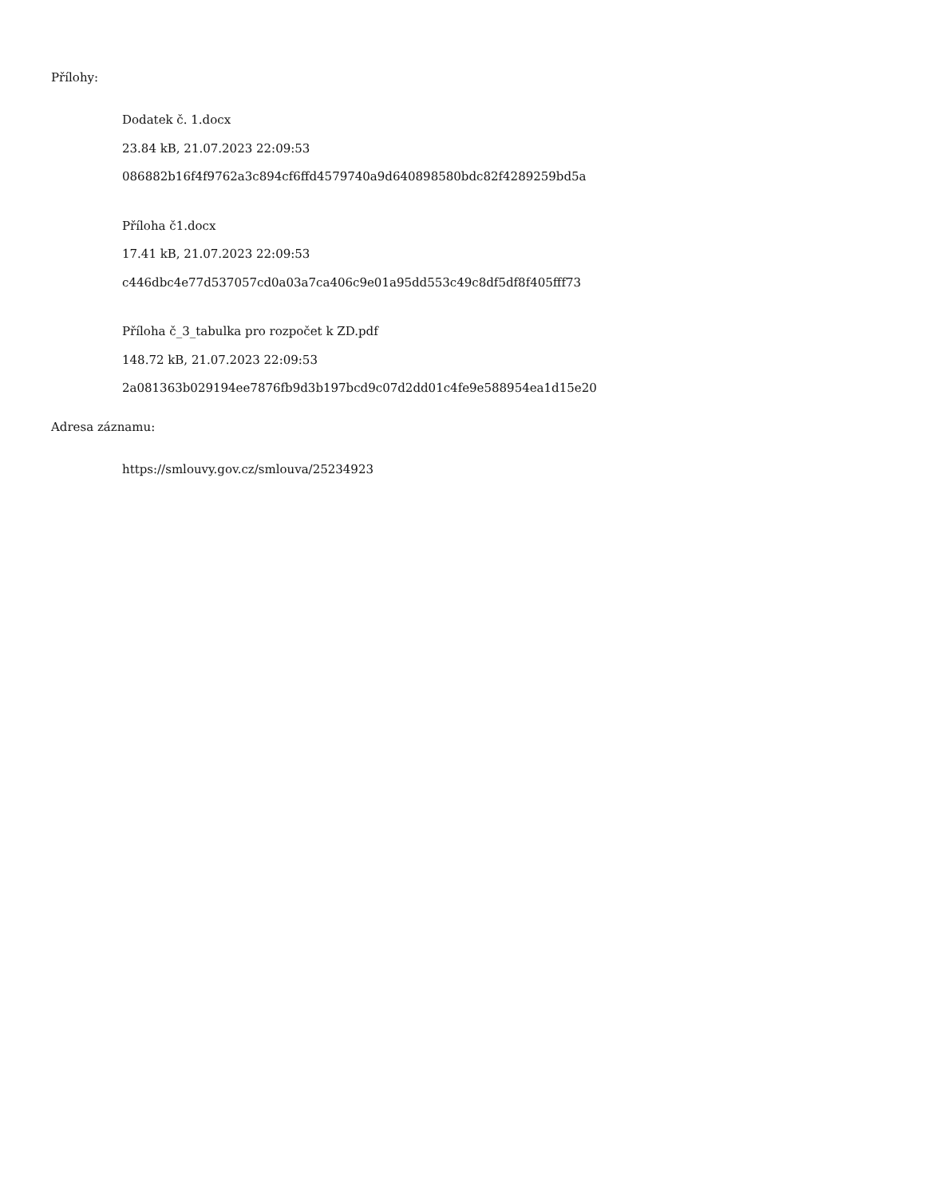Přílohy:
Dodatek č. 1.docx
23.84 kB, 21.07.2023 22:09:53
086882b16f4f9762a3c894cf6ffd4579740a9d640898580bdc82f4289259bd5a
Příloha č1.docx
17.41 kB, 21.07.2023 22:09:53
c446dbc4e77d537057cd0a03a7ca406c9e01a95dd553c49c8df5df8f405fff73
Příloha č_3_tabulka pro rozpočet k ZD.pdf
148.72 kB, 21.07.2023 22:09:53
2a081363b029194ee7876fb9d3b197bcd9c07d2dd01c4fe9e588954ea1d15e20
Adresa záznamu:
https://smlouvy.gov.cz/smlouva/25234923